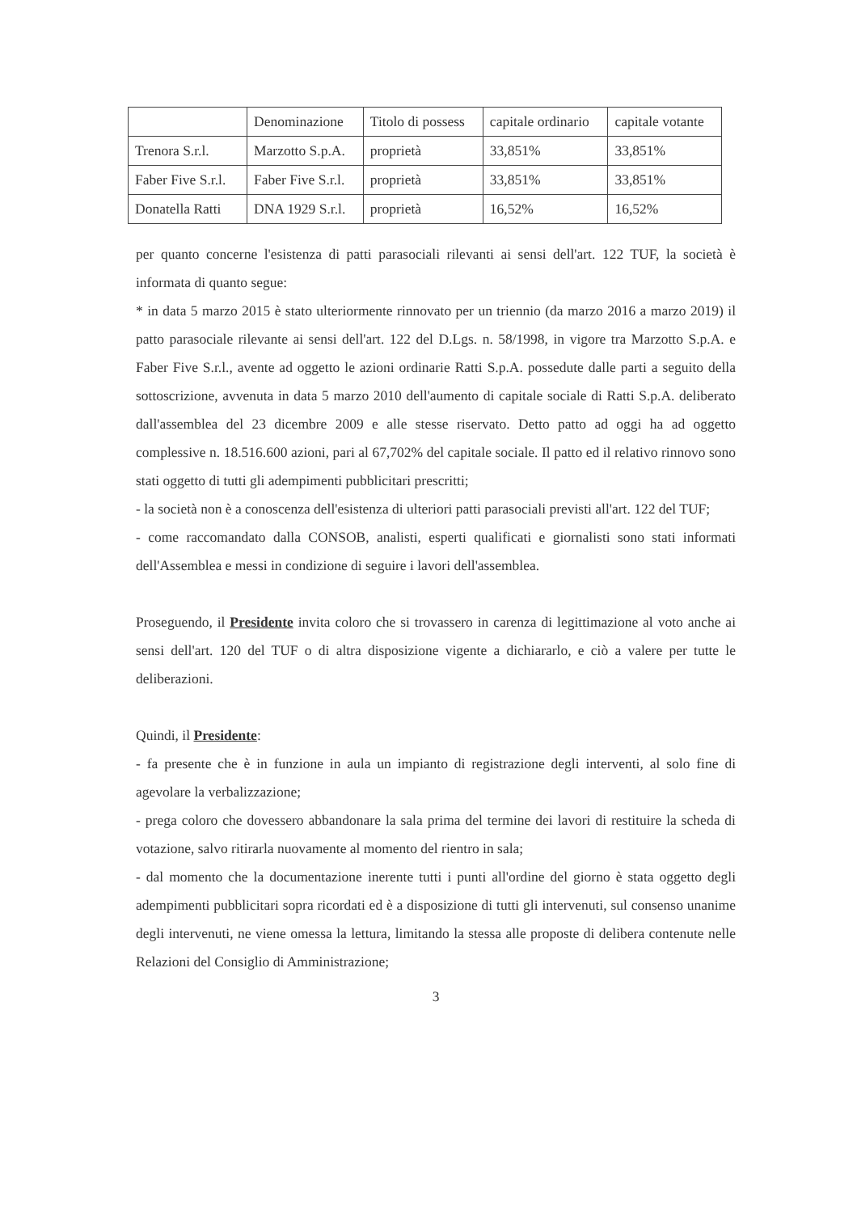| | Denominazione | Titolo di possess | capitale ordinario | capitale votante |
| Trenora S.r.l. | Marzotto S.p.A. | proprietà | 33,851% | 33,851% |
| Faber Five S.r.l. | Faber Five S.r.l. | proprietà | 33,851% | 33,851% |
| Donatella Ratti | DNA 1929 S.r.l. | proprietà | 16,52% | 16,52% |
per quanto concerne l'esistenza di patti parasociali rilevanti ai sensi dell'art. 122 TUF, la società è informata di quanto segue:
* in data 5 marzo 2015 è stato ulteriormente rinnovato per un triennio (da marzo 2016 a marzo 2019) il patto parasociale rilevante ai sensi dell'art. 122 del D.Lgs. n. 58/1998, in vigore tra Marzotto S.p.A. e Faber Five S.r.l., avente ad oggetto le azioni ordinarie Ratti S.p.A. possedute dalle parti a seguito della sottoscrizione, avvenuta in data 5 marzo 2010 dell'aumento di capitale sociale di Ratti S.p.A. deliberato dall'assemblea del 23 dicembre 2009 e alle stesse riservato. Detto patto ad oggi ha ad oggetto complessive n. 18.516.600 azioni, pari al 67,702% del capitale sociale. Il patto ed il relativo rinnovo sono stati oggetto di tutti gli adempimenti pubblicitari prescritti;
- la società non è a conoscenza dell'esistenza di ulteriori patti parasociali previsti all'art. 122 del TUF;
- come raccomandato dalla CONSOB, analisti, esperti qualificati e giornalisti sono stati informati dell'Assemblea e messi in condizione di seguire i lavori dell'assemblea.
Proseguendo, il Presidente invita coloro che si trovassero in carenza di legittimazione al voto anche ai sensi dell'art. 120 del TUF o di altra disposizione vigente a dichiararlo, e ciò a valere per tutte le deliberazioni.
Quindi, il Presidente:
- fa presente che è in funzione in aula un impianto di registrazione degli interventi, al solo fine di agevolare la verbalizzazione;
- prega coloro che dovessero abbandonare la sala prima del termine dei lavori di restituire la scheda di votazione, salvo ritirarla nuovamente al momento del rientro in sala;
- dal momento che la documentazione inerente tutti i punti all'ordine del giorno è stata oggetto degli adempimenti pubblicitari sopra ricordati ed è a disposizione di tutti gli intervenuti, sul consenso unanime degli intervenuti, ne viene omessa la lettura, limitando la stessa alle proposte di delibera contenute nelle Relazioni del Consiglio di Amministrazione;
3